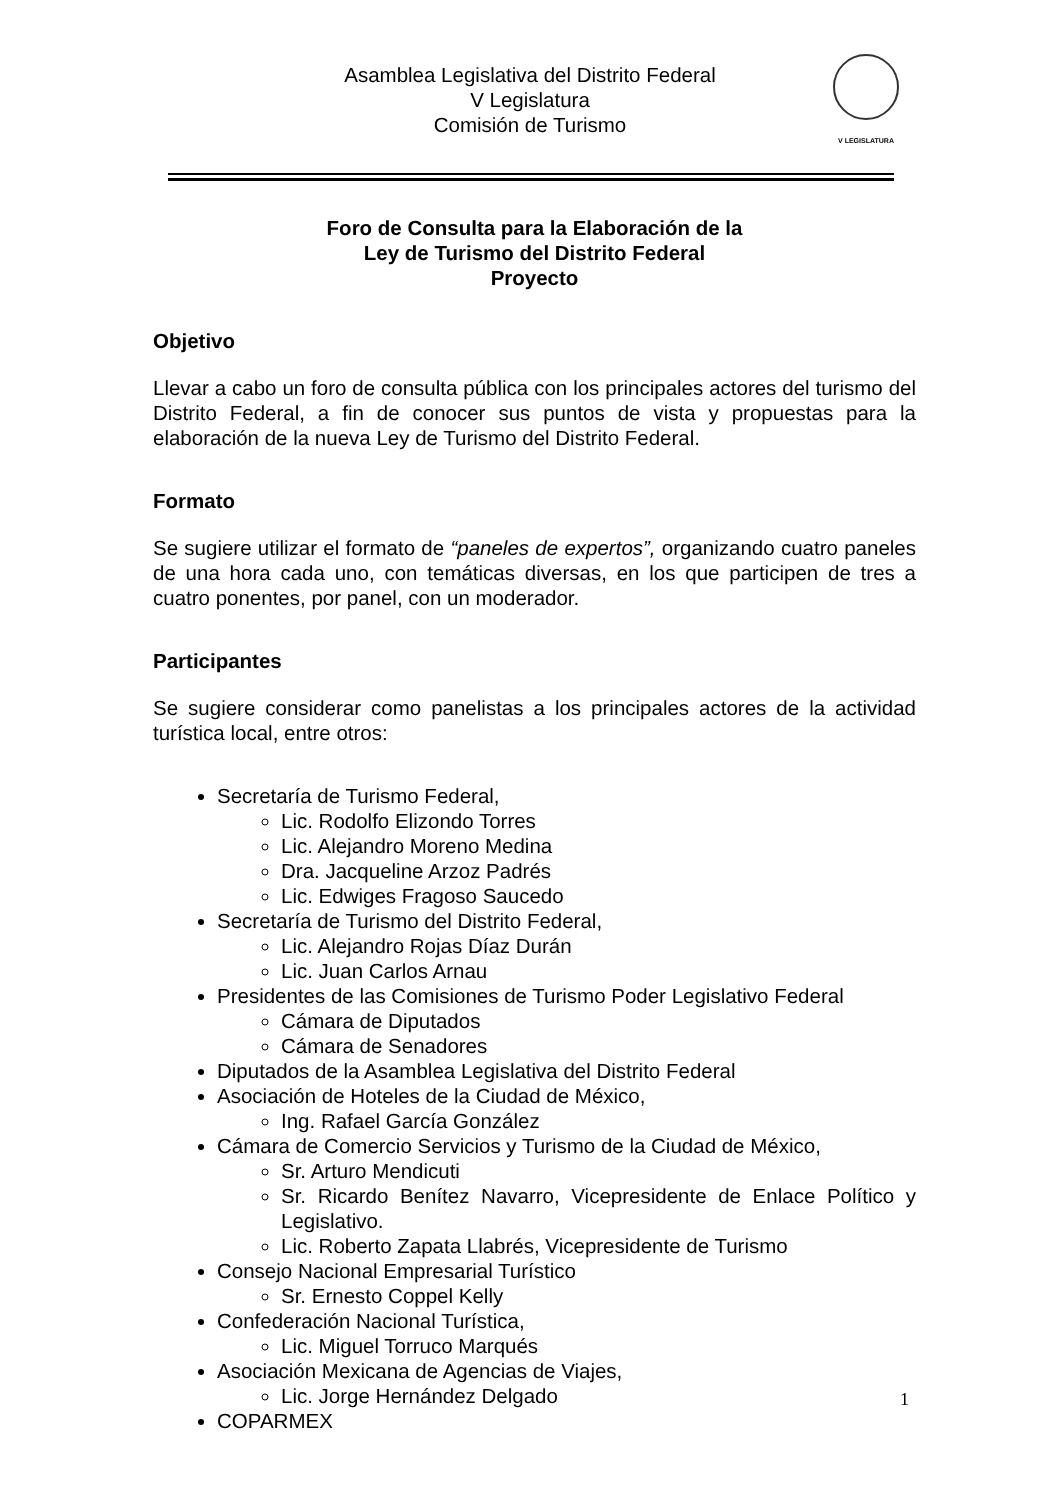Asamblea Legislativa del Distrito Federal
V Legislatura
Comisión de Turismo
V LEGISLATURA
Foro de Consulta para la Elaboración de la
Ley de Turismo del Distrito Federal
Proyecto
Objetivo
Llevar a cabo un foro de consulta pública con los principales actores del turismo del Distrito Federal, a fin de conocer sus puntos de vista y propuestas para la elaboración de la nueva Ley de Turismo del Distrito Federal.
Formato
Se sugiere utilizar el formato de “paneles de expertos”, organizando cuatro paneles de una hora cada uno, con temáticas diversas, en los que participen de tres a cuatro ponentes, por panel, con un moderador.
Participantes
Se sugiere considerar como panelistas a los principales actores de la actividad turística local, entre otros:
Secretaría de Turismo Federal,
Lic. Rodolfo Elizondo Torres
Lic. Alejandro Moreno Medina
Dra. Jacqueline Arzoz Padrés
Lic. Edwiges Fragoso Saucedo
Secretaría de Turismo del Distrito Federal,
Lic. Alejandro Rojas Díaz Durán
Lic. Juan Carlos Arnau
Presidentes de las Comisiones de Turismo Poder Legislativo Federal
Cámara de Diputados
Cámara de Senadores
Diputados de la Asamblea Legislativa del Distrito Federal
Asociación de Hoteles de la Ciudad de México,
Ing. Rafael García González
Cámara de Comercio Servicios y Turismo de la Ciudad de México,
Sr. Arturo Mendicuti
Sr. Ricardo Benítez Navarro, Vicepresidente de Enlace Político y Legislativo.
Lic. Roberto Zapata Llabrés, Vicepresidente de Turismo
Consejo Nacional Empresarial Turístico
Sr. Ernesto Coppel Kelly
Confederación Nacional Turística,
Lic. Miguel Torruco Marqués
Asociación Mexicana de Agencias de Viajes,
Lic. Jorge Hernández Delgado
COPARMEX
1